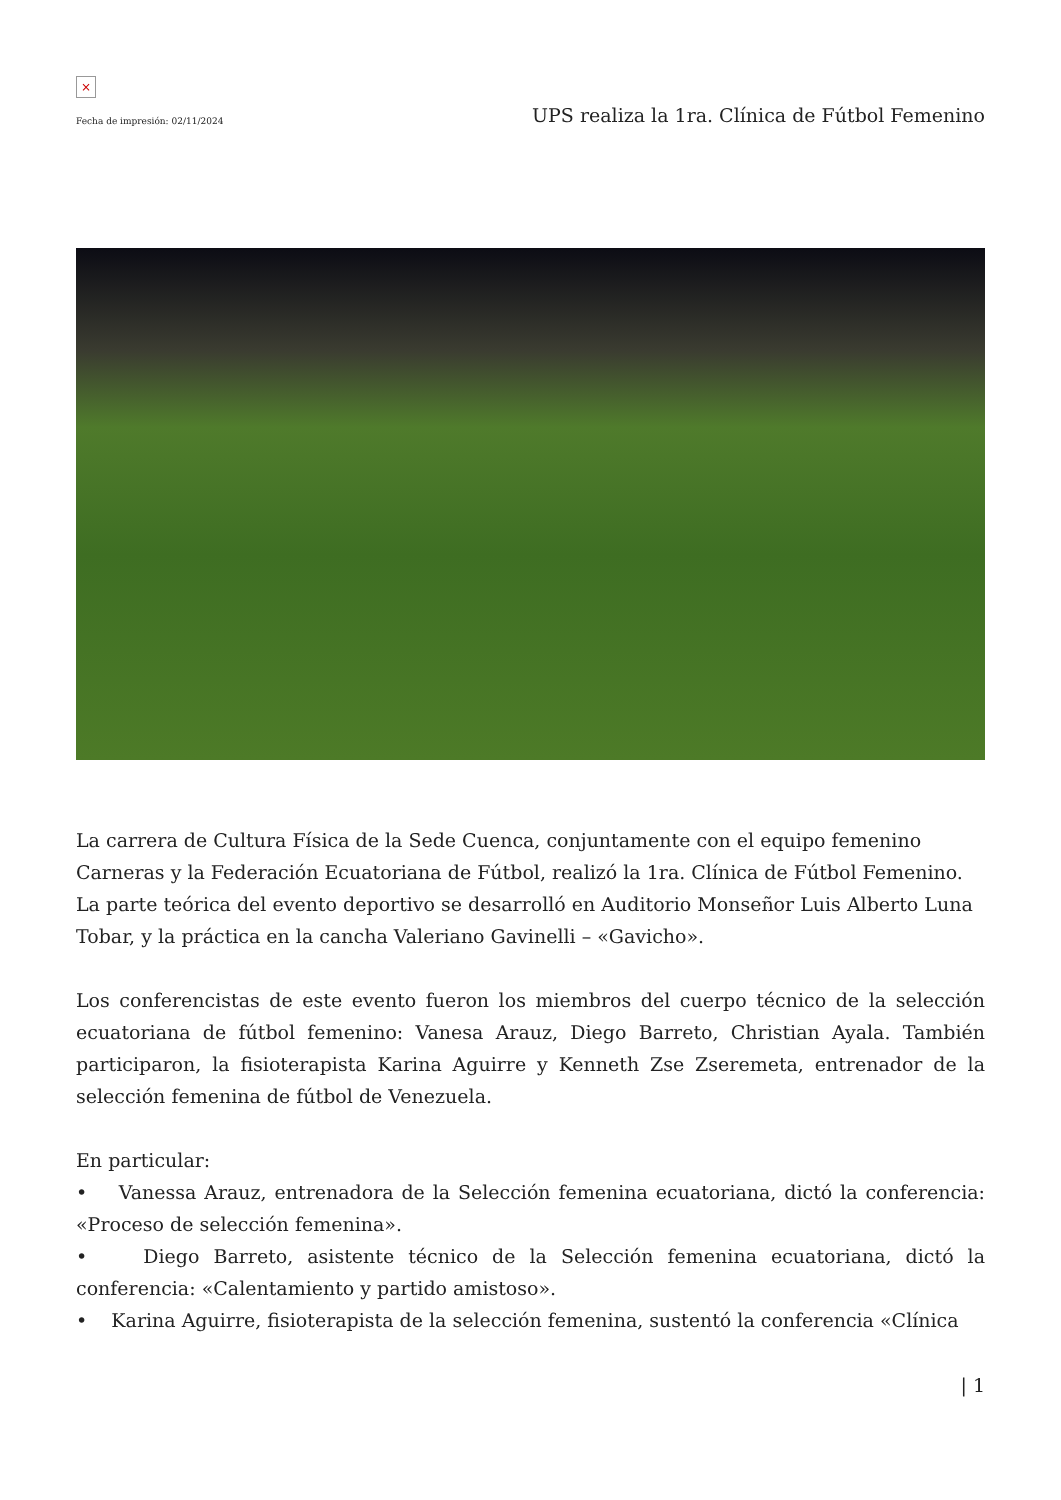×
Fecha de impresión: 02/11/2024
UPS realiza la 1ra. Clínica de Fútbol Femenino
La carrera de Cultura Física de la Sede Cuenca, conjuntamente con el equipo femenino Carneras y la Federación Ecuatoriana de Fútbol, realizó la 1ra. Clínica de Fútbol Femenino. La parte teórica del evento deportivo se desarrolló en Auditorio Monseñor Luis Alberto Luna Tobar, y la práctica en la cancha Valeriano Gavinelli – «Gavicho».
Los conferencistas de este evento fueron los miembros del cuerpo técnico de la selección ecuatoriana de fútbol femenino: Vanesa Arauz, Diego Barreto, Christian Ayala. También participaron, la fisioterapista Karina Aguirre y Kenneth Zse Zseremeta, entrenador de la selección femenina de fútbol de Venezuela.
En particular:
• Vanessa Arauz, entrenadora de la Selección femenina ecuatoriana, dictó la conferencia: «Proceso de selección femenina».
• Diego Barreto, asistente técnico de la Selección femenina ecuatoriana, dictó la conferencia: «Calentamiento y partido amistoso».
• Karina Aguirre, fisioterapista de la selección femenina, sustentó la conferencia «Clínica
| 1